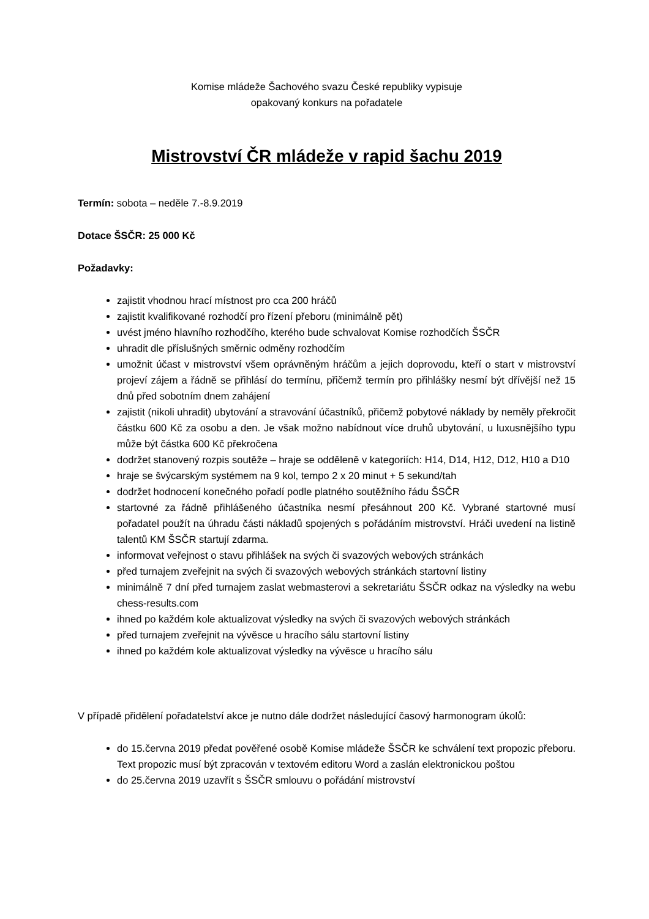Komise mládeže Šachového svazu České republiky vypisuje
opakovaný konkurs na pořadatele
Mistrovství ČR mládeže v rapid šachu 2019
Termín: sobota – neděle 7.-8.9.2019
Dotace ŠSČR: 25 000 Kč
Požadavky:
zajistit vhodnou hrací místnost pro cca 200 hráčů
zajistit kvalifikované rozhodčí pro řízení přeboru (minimálně pět)
uvést jméno hlavního rozhodčího, kterého bude schvalovat Komise rozhodčích ŠSČR
uhradit dle příslušných směrnic odměny rozhodčím
umožnit účast v mistrovství všem oprávněným hráčům a jejich doprovodu, kteří o start v mistrovství projeví zájem a řádně se přihlásí do termínu, přičemž termín pro přihlášky nesmí být dřívější než 15 dnů před sobotním dnem zahájení
zajistit (nikoli uhradit) ubytování a stravování účastníků, přičemž pobytové náklady by neměly překročit částku 600 Kč za osobu a den. Je však možno nabídnout více druhů ubytování, u luxusnějšího typu může být částka 600 Kč překročena
dodržet stanovený rozpis soutěže – hraje se odděleně v kategoriích: H14, D14, H12, D12, H10 a D10
hraje se švýcarským systémem na 9 kol, tempo 2 x 20 minut + 5 sekund/tah
dodržet hodnocení konečného pořadí podle platného soutěžního řádu ŠSČR
startovné za řádně přihlášeného účastníka nesmí přesáhnout 200 Kč. Vybrané startovné musí pořadatel použít na úhradu části nákladů spojených s pořádáním mistrovství. Hráči uvedení na listině talentů KM ŠSČR startují zdarma.
informovat veřejnost o stavu přihlášek na svých či svazových webových stránkách
před turnajem zveřejnit na svých či svazových webových stránkách startovní listiny
minimálně 7 dní před turnajem zaslat webmasterovi a sekretariátu ŠSČR odkaz na výsledky na webu chess-results.com
ihned po každém kole aktualizovat výsledky na svých či svazových webových stránkách
před turnajem zveřejnit na vývěsce u hracího sálu startovní listiny
ihned po každém kole aktualizovat výsledky na vývěsce u hracího sálu
V případě přidělení pořadatelství akce je nutno dále dodržet následující časový harmonogram úkolů:
do 15.června 2019 předat pověřené osobě Komise mládeže ŠSČR ke schválení text propozic přeboru. Text propozic musí být zpracován v textovém editoru Word a zaslán elektronickou poštou
do 25.června 2019 uzavřít s ŠSČR smlouvu o pořádání mistrovství